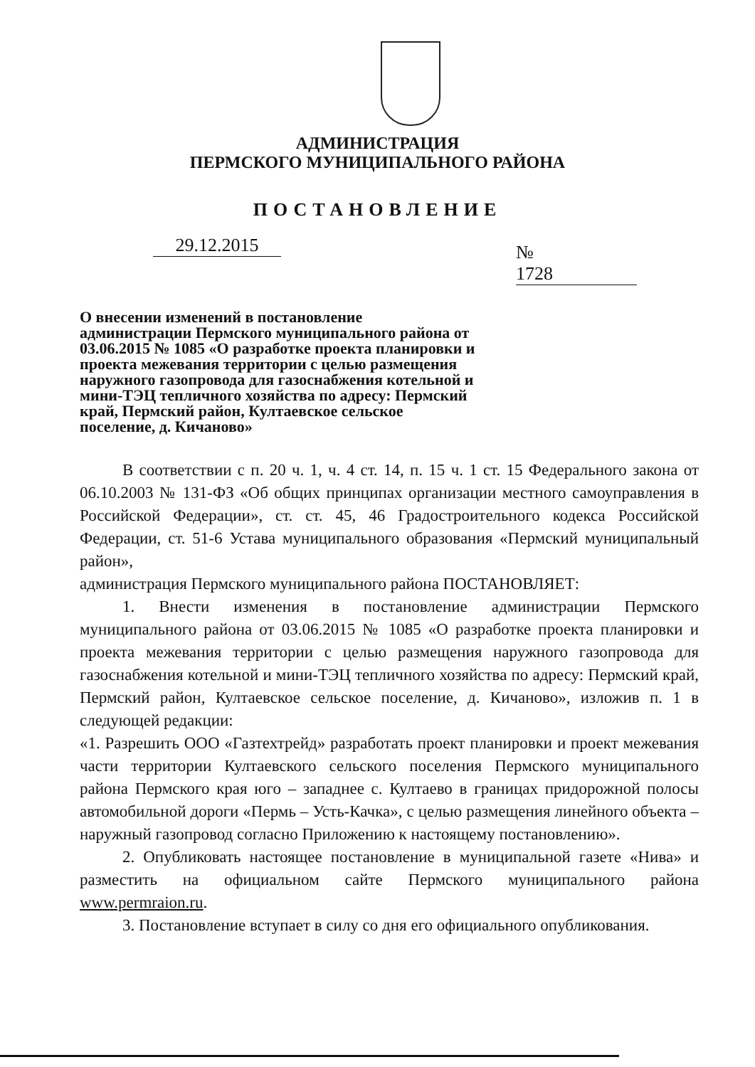АДМИНИСТРАЦИЯ
ПЕРМСКОГО МУНИЦИПАЛЬНОГО РАЙОНА
ПОСТАНОВЛЕНИЕ
29.12.2015 № 1728
О внесении изменений в постановление администрации Пермского муниципального района от 03.06.2015 № 1085 «О разработке проекта планировки и проекта межевания территории с целью размещения наружного газопровода для газоснабжения котельной и мини-ТЭЦ тепличного хозяйства по адресу: Пермский край, Пермский район, Култаевское сельское поселение, д. Кичаново»
В соответствии с п. 20 ч. 1, ч. 4 ст. 14, п. 15 ч. 1 ст. 15 Федерального закона от 06.10.2003 № 131-ФЗ «Об общих принципах организации местного самоуправления в Российской Федерации», ст. ст. 45, 46 Градостроительного кодекса Российской Федерации, ст. 51-6 Устава муниципального образования «Пермский муниципальный район»,
администрация Пермского муниципального района ПОСТАНОВЛЯЕТ:
1. Внести изменения в постановление администрации Пермского муниципального района от 03.06.2015 № 1085 «О разработке проекта планировки и проекта межевания территории с целью размещения наружного газопровода для газоснабжения котельной и мини-ТЭЦ тепличного хозяйства по адресу: Пермский край, Пермский район, Култаевское сельское поселение, д. Кичаново», изложив п. 1 в следующей редакции:
«1. Разрешить ООО «Газтехтрейд» разработать проект планировки и проект межевания части территории Култаевского сельского поселения Пермского муниципального района Пермского края юго – западнее с. Култаево в границах придорожной полосы автомобильной дороги «Пермь – Усть-Качка», с целью размещения линейного объекта – наружный газопровод согласно Приложению к настоящему постановлению».
2. Опубликовать настоящее постановление в муниципальной газете «Нива» и разместить на официальном сайте Пермского муниципального района www.permraion.ru.
3. Постановление вступает в силу со дня его официального опубликования.